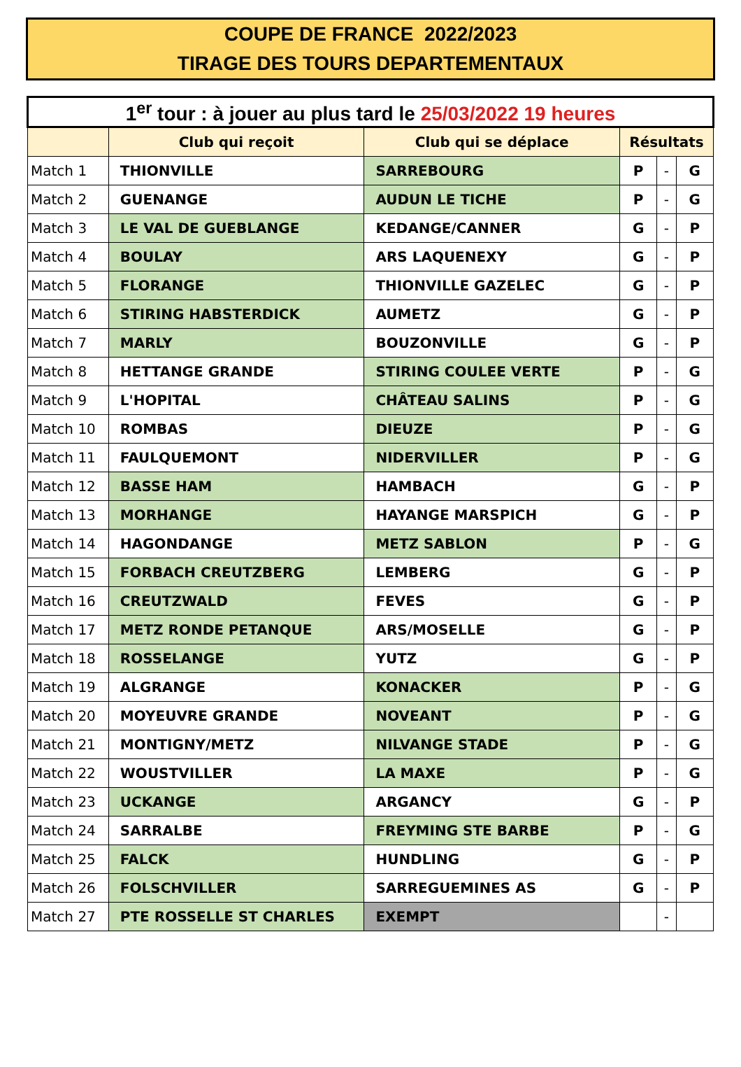COUPE DE FRANCE 2022/2023
TIRAGE DES TOURS DEPARTEMENTAUX
| 1<sup>er</sup> tour : à jouer au plus tard le 25/03/2022 19 heures | | | | | |
| | Club qui reçoit | Club qui se déplace | Résultats | | |
| Match 1 | THIONVILLE | SARREBOURG | P | - | G |
| Match 2 | GUENANGE | AUDUN LE TICHE | P | - | G |
| Match 3 | LE VAL DE GUEBLANGE | KEDANGE/CANNER | G | - | P |
| Match 4 | BOULAY | ARS LAQUENEXY | G | - | P |
| Match 5 | FLORANGE | THIONVILLE GAZELEC | G | - | P |
| Match 6 | STIRING HABSTERDICK | AUMETZ | G | - | P |
| Match 7 | MARLY | BOUZONVILLE | G | - | P |
| Match 8 | HETTANGE GRANDE | STIRING COULEE VERTE | P | - | G |
| Match 9 | L'HOPITAL | CHÂTEAU SALINS | P | - | G |
| Match 10 | ROMBAS | DIEUZE | P | - | G |
| Match 11 | FAULQUEMONT | NIDERVILLER | P | - | G |
| Match 12 | BASSE HAM | HAMBACH | G | - | P |
| Match 13 | MORHANGE | HAYANGE MARSPICH | G | - | P |
| Match 14 | HAGONDANGE | METZ SABLON | P | - | G |
| Match 15 | FORBACH CREUTZBERG | LEMBERG | G | - | P |
| Match 16 | CREUTZWALD | FEVES | G | - | P |
| Match 17 | METZ RONDE PETANQUE | ARS/MOSELLE | G | - | P |
| Match 18 | ROSSELANGE | YUTZ | G | - | P |
| Match 19 | ALGRANGE | KONACKER | P | - | G |
| Match 20 | MOYEUVRE GRANDE | NOVEANT | P | - | G |
| Match 21 | MONTIGNY/METZ | NILVANGE STADE | P | - | G |
| Match 22 | WOUSTVILLER | LA MAXE | P | - | G |
| Match 23 | UCKANGE | ARGANCY | G | - | P |
| Match 24 | SARRALBE | FREYMING STE BARBE | P | - | G |
| Match 25 | FALCK | HUNDLING | G | - | P |
| Match 26 | FOLSCHVILLER | SARREGUEMINES AS | G | - | P |
| Match 27 | PTE ROSSELLE ST CHARLES | EXEMPT | | - | |